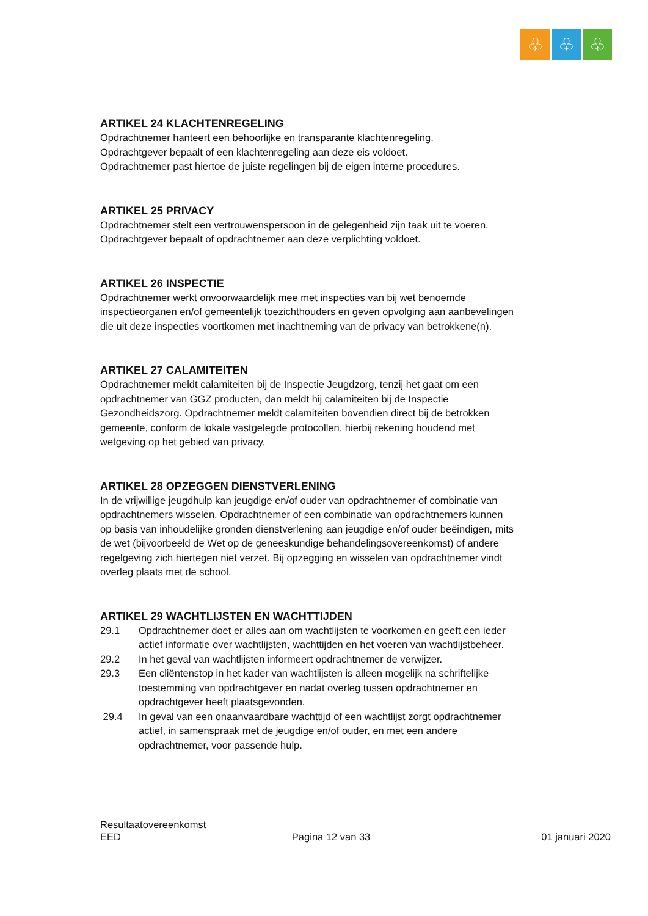♧ ♧ ♧
ARTIKEL 24 KLACHTENREGELING
Opdrachtnemer hanteert een behoorlijke en transparante klachtenregeling.
Opdrachtgever bepaalt of een klachtenregeling aan deze eis voldoet.
Opdrachtnemer past hiertoe de juiste regelingen bij de eigen interne procedures.
ARTIKEL 25 PRIVACY
Opdrachtnemer stelt een vertrouwenspersoon in de gelegenheid zijn taak uit te voeren. Opdrachtgever bepaalt of opdrachtnemer aan deze verplichting voldoet.
ARTIKEL 26 INSPECTIE
Opdrachtnemer werkt onvoorwaardelijk mee met inspecties van bij wet benoemde inspectieorganen en/of gemeentelijk toezichthouders en geven opvolging aan aanbevelingen die uit deze inspecties voortkomen met inachtneming van de privacy van betrokkene(n).
ARTIKEL 27 CALAMITEITEN
Opdrachtnemer meldt calamiteiten bij de Inspectie Jeugdzorg, tenzij het gaat om een opdrachtnemer van GGZ producten, dan meldt hij calamiteiten bij de Inspectie Gezondheidszorg. Opdrachtnemer meldt calamiteiten bovendien direct bij de betrokken gemeente, conform de lokale vastgelegde protocollen, hierbij rekening houdend met wetgeving op het gebied van privacy.
ARTIKEL 28 OPZEGGEN DIENSTVERLENING
In de vrijwillige jeugdhulp kan jeugdige en/of ouder van opdrachtnemer of combinatie van opdrachtnemers wisselen. Opdrachtnemer of een combinatie van opdrachtnemers kunnen op basis van inhoudelijke gronden dienstverlening aan jeugdige en/of ouder beëindigen, mits de wet (bijvoorbeeld de Wet op de geneeskundige behandelingsovereenkomst) of andere regelgeving zich hiertegen niet verzet. Bij opzegging en wisselen van opdrachtnemer vindt overleg plaats met de school.
ARTIKEL 29 WACHTLIJSTEN EN WACHTTIJDEN
29.1 Opdrachtnemer doet er alles aan om wachtlijsten te voorkomen en geeft een ieder actief informatie over wachtlijsten, wachttijden en het voeren van wachtlijstbeheer.
29.2 In het geval van wachtlijsten informeert opdrachtnemer de verwijzer.
29.3 Een cliëntenstop in het kader van wachtlijsten is alleen mogelijk na schriftelijke toestemming van opdrachtgever en nadat overleg tussen opdrachtnemer en opdrachtgever heeft plaatsgevonden.
29.4 In geval van een onaanvaardbare wachttijd of een wachtlijst zorgt opdrachtnemer actief, in samenspraak met de jeugdige en/of ouder, en met een andere opdrachtnemer, voor passende hulp.
Resultaatovereenkomst
EED Pagina 12 van 33 01 januari 2020